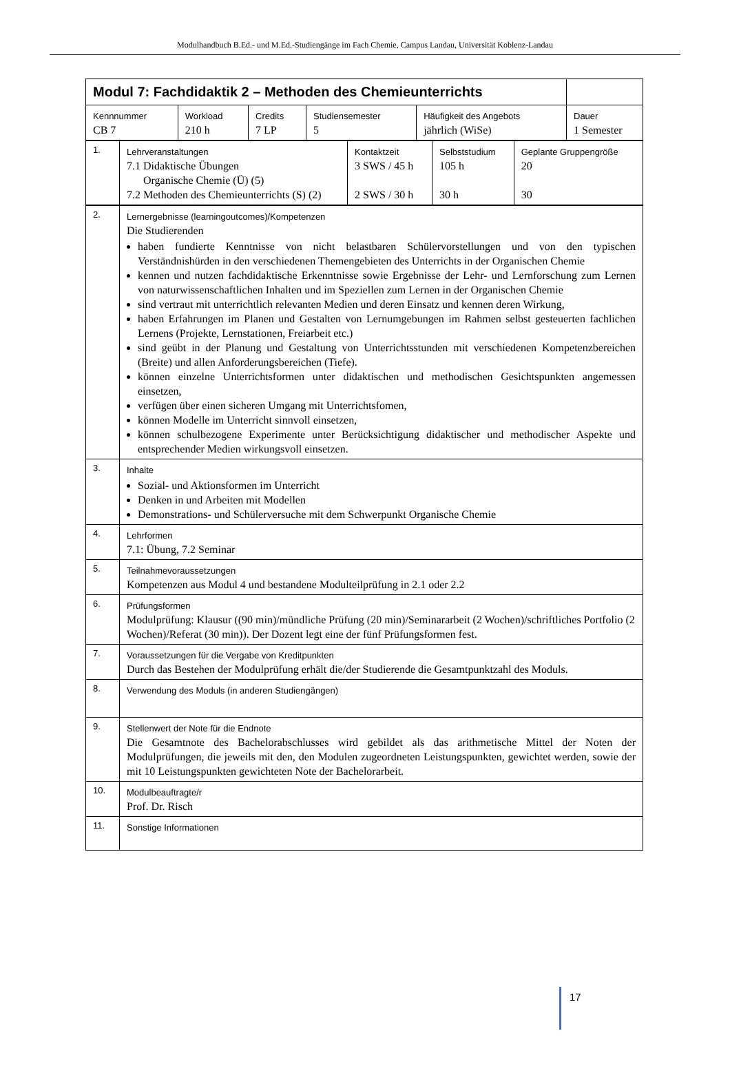Modulhandbuch B.Ed.- und M.Ed.-Studiengänge im Fach Chemie, Campus Landau, Universität Koblenz-Landau
| Modul 7: Fachdidaktik 2 – Methoden des Chemieunterrichts | | | | | |
| Kennnummer CB 7 | Workload 210 h | Credits 7 LP | Studiensemester 5 | Häufigkeit des Angebots jährlich (WiSe) | Dauer 1 Semester |
| 1. | Lehrveranstaltungen 7.1 Didaktische Übungen Organische Chemie (Ü) (5) 7.2 Methoden des Chemieunterrichts (S) (2) | Kontaktzeit 3 SWS / 45 h 2 SWS / 30 h | Selbststudium 105 h 30 h | Geplante Gruppengröße 20 30 |
| 2. | Lernergebnisse (learningoutcomes)/Kompetenzen Die Studierenden haben fundierte Kenntnisse von nicht belastbaren Schülervorstellungen und von den typischen Verständnishürden in den verschiedenen Themengebieten des Unterrichts in der Organischen Chemie kennen und nutzen fachdidaktische Erkenntnisse sowie Ergebnisse der Lehr- und Lernforschung zum Lernen von naturwissenschaftlichen Inhalten und im Speziellen zum Lernen in der Organischen Chemie sind vertraut mit unterrichtlich relevanten Medien und deren Einsatz und kennen deren Wirkung, haben Erfahrungen im Planen und Gestalten von Lernumgebungen im Rahmen selbst gesteuerten fachlichen Lernens (Projekte, Lernstationen, Freiarbeit etc.) sind geübt in der Planung und Gestaltung von Unterrichtsstunden mit verschiedenen Kompetenzbereichen (Breite) und allen Anforderungsbereichen (Tiefe). können einzelne Unterrichtsformen unter didaktischen und methodischen Gesichtspunkten angemessen einsetzen, verfügen über einen sicheren Umgang mit Unterrichtsfomen, können Modelle im Unterricht sinnvoll einsetzen, können schulbezogene Experimente unter Berücksichtigung didaktischer und methodischer Aspekte und entsprechender Medien wirkungsvoll einsetzen. |
| 3. | Inhalte Sozial- und Aktionsformen im Unterricht Denken in und Arbeiten mit Modellen Demonstrations- und Schülerversuche mit dem Schwerpunkt Organische Chemie |
| 4. | Lehrformen 7.1: Übung, 7.2 Seminar |
| 5. | Teilnahmevoraussetzungen Kompetenzen aus Modul 4 und bestandene Modulteilprüfung in 2.1 oder 2.2 |
| 6. | Prüfungsformen Modulprüfung: Klausur ((90 min)/mündliche Prüfung (20 min)/Seminararbeit (2 Wochen)/schriftliches Portfolio (2 Wochen)/Referat (30 min)). Der Dozent legt eine der fünf Prüfungsformen fest. |
| 7. | Voraussetzungen für die Vergabe von Kreditpunkten Durch das Bestehen der Modulprüfung erhält die/der Studierende die Gesamtpunktzahl des Moduls. |
| 8. | Verwendung des Moduls (in anderen Studiengängen) |
| 9. | Stellenwert der Note für die Endnote Die Gesamtnote des Bachelorabschlusses wird gebildet als das arithmetische Mittel der Noten der Modulprüfungen, die jeweils mit den, den Modulen zugeordneten Leistungspunkten, gewichtet werden, sowie der mit 10 Leistungspunkten gewichteten Note der Bachelorarbeit. |
| 10. | Modulbeauftragte/r Prof. Dr. Risch |
| 11. | Sonstige Informationen |
17